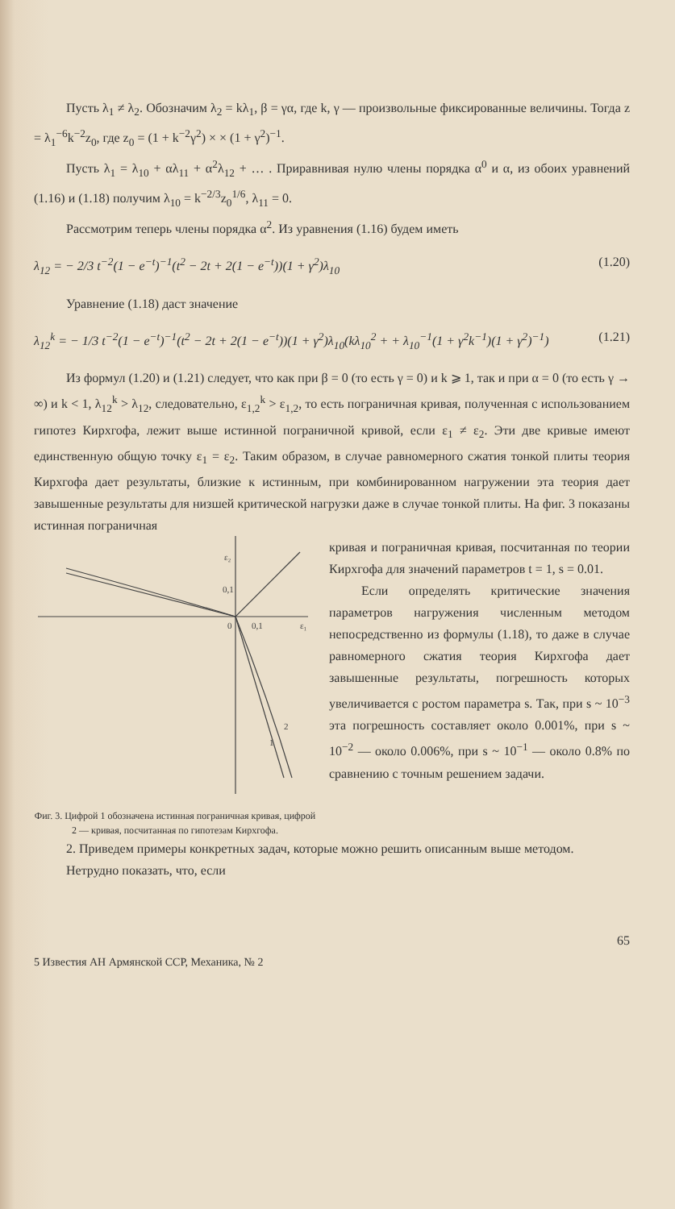Пусть λ<sub>1</sub> ≠ λ<sub>2</sub>. Обозначим λ<sub>2</sub> = kλ<sub>1</sub>, β = γα, где k, γ — произвольные фиксированные величины. Тогда z = λ<sub>1</sub><sup>−6</sup>k<sup>−2</sup>z<sub>0</sub>, где z<sub>0</sub> = (1 + k<sup>−2</sup>γ<sup>2</sup>) × × (1 + γ<sup>2</sup>)<sup>−1</sup>.
Пусть λ<sub>1</sub> = λ<sub>10</sub> + αλ<sub>11</sub> + α<sup>2</sup>λ<sub>12</sub> + … . Приравнивая нулю члены порядка α<sup>0</sup> и α, из обоих уравнений (1.16) и (1.18) получим λ<sub>10</sub> = k<sup>−2/3</sup>z<sub>0</sub><sup>1/6</sup>, λ<sub>11</sub> = 0.
Рассмотрим теперь члены порядка α<sup>2</sup>. Из уравнения (1.16) будем иметь
λ<sub>12</sub> = − 2/3 t<sup>−2</sup>(1 − e<sup>−t</sup>)<sup>−1</sup>(t<sup>2</sup> − 2t + 2(1 − e<sup>−t</sup>))(1 + γ<sup>2</sup>)λ<sub>10</sub> (1.20)
Уравнение (1.18) даст значение
λ<sub>12</sub><sup>k</sup> = − 1/3 t<sup>−2</sup>(1 − e<sup>−t</sup>)<sup>−1</sup>(t<sup>2</sup> − 2t + 2(1 − e<sup>−t</sup>))(1 + γ<sup>2</sup>)λ<sub>10</sub>(kλ<sub>10</sub><sup>2</sup> + + λ<sub>10</sub><sup>−1</sup>(1 + γ<sup>2</sup>k<sup>−1</sup>)(1 + γ<sup>2</sup>)<sup>−1</sup>) (1.21)
Из формул (1.20) и (1.21) следует, что как при β = 0 (то есть γ = 0) и k ⩾ 1, так и при α = 0 (то есть γ → ∞) и k < 1, λ<sub>12</sub><sup>k</sup> > λ<sub>12</sub>, следовательно, ε<sub>1,2</sub><sup>k</sup> > ε<sub>1,2</sub>, то есть пограничная кривая, полученная с использованием гипотез Кирхгофа, лежит выше истинной пограничной кривой, если ε<sub>1</sub> ≠ ε<sub>2</sub>. Эти две кривые имеют единственную общую точку ε<sub>1</sub> = ε<sub>2</sub>. Таким образом, в случае равномерного сжатия тонкой плиты теория Кирхгофа дает результаты, близкие к истинным, при комбинированном нагружении эта теория дает завышенные результаты для низшей критической нагрузки даже в случае тонкой плиты. На фиг. 3 показаны истинная пограничная
ε₂
0,1
0
0,1
ε₁
1
2
Фиг. 3. Цифрой 1 обозначена истинная пограничная кривая, цифрой 2 — кривая, посчитанная по гипотезам Кирхгофа.
кривая и пограничная кривая, посчитанная по теории Кирхгофа для значений параметров t = 1, s = 0.01.
Если определять критические значения параметров нагружения численным методом непосредственно из формулы (1.18), то даже в случае равномерного сжатия теория Кирхгофа дает завышенные результаты, погрешность которых увеличивается с ростом параметра s. Так, при s ~ 10<sup>−3</sup> эта погрешность составляет около 0.001%, при s ~ 10<sup>−2</sup> — около 0.006%, при s ~ 10<sup>−1</sup> — около 0.8% по сравнению с точным решением задачи.
2. Приведем примеры конкретных задач, которые можно решить описанным выше методом.
Нетрудно показать, что, если
65
5 Известия АН Армянской ССР, Механика, № 2